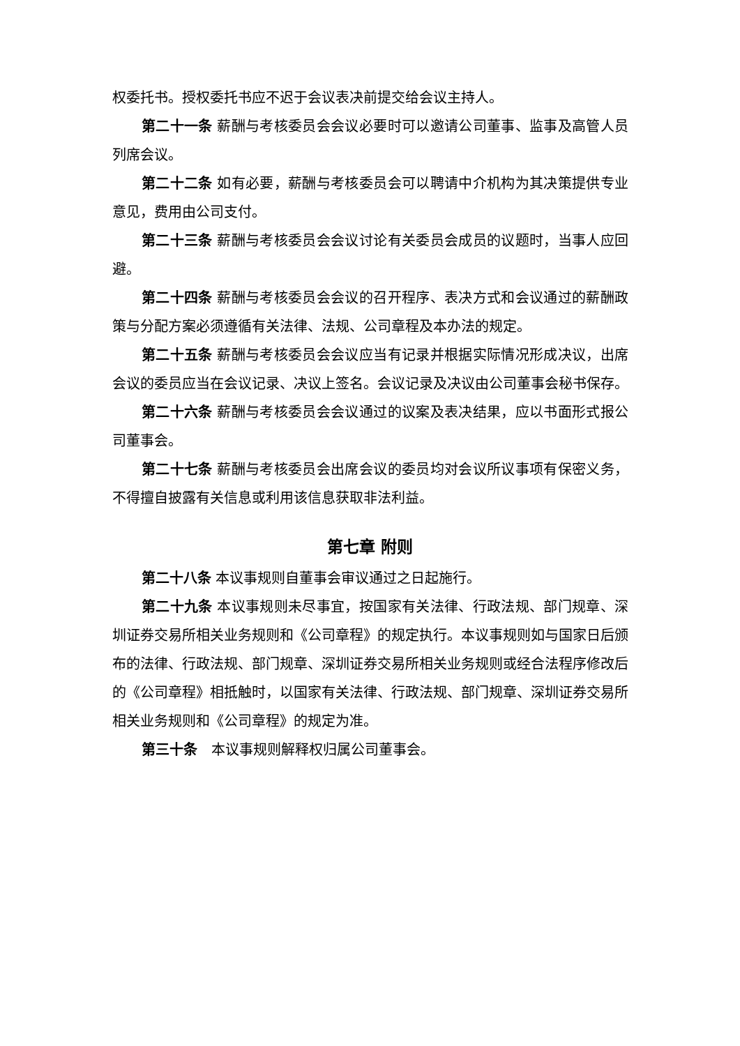权委托书。授权委托书应不迟于会议表决前提交给会议主持人。
第二十一条 薪酬与考核委员会会议必要时可以邀请公司董事、监事及高管人员列席会议。
第二十二条 如有必要，薪酬与考核委员会可以聘请中介机构为其决策提供专业意见，费用由公司支付。
第二十三条 薪酬与考核委员会会议讨论有关委员会成员的议题时，当事人应回避。
第二十四条 薪酬与考核委员会会议的召开程序、表决方式和会议通过的薪酬政策与分配方案必须遵循有关法律、法规、公司章程及本办法的规定。
第二十五条 薪酬与考核委员会会议应当有记录并根据实际情况形成决议，出席会议的委员应当在会议记录、决议上签名。会议记录及决议由公司董事会秘书保存。
第二十六条 薪酬与考核委员会会议通过的议案及表决结果，应以书面形式报公司董事会。
第二十七条 薪酬与考核委员会出席会议的委员均对会议所议事项有保密义务，不得擅自披露有关信息或利用该信息获取非法利益。
第七章 附则
第二十八条 本议事规则自董事会审议通过之日起施行。
第二十九条 本议事规则未尽事宜，按国家有关法律、行政法规、部门规章、深圳证券交易所相关业务规则和《公司章程》的规定执行。本议事规则如与国家日后颁布的法律、行政法规、部门规章、深圳证券交易所相关业务规则或经合法程序修改后的《公司章程》相抵触时，以国家有关法律、行政法规、部门规章、深圳证券交易所相关业务规则和《公司章程》的规定为准。
第三十条　本议事规则解释权归属公司董事会。